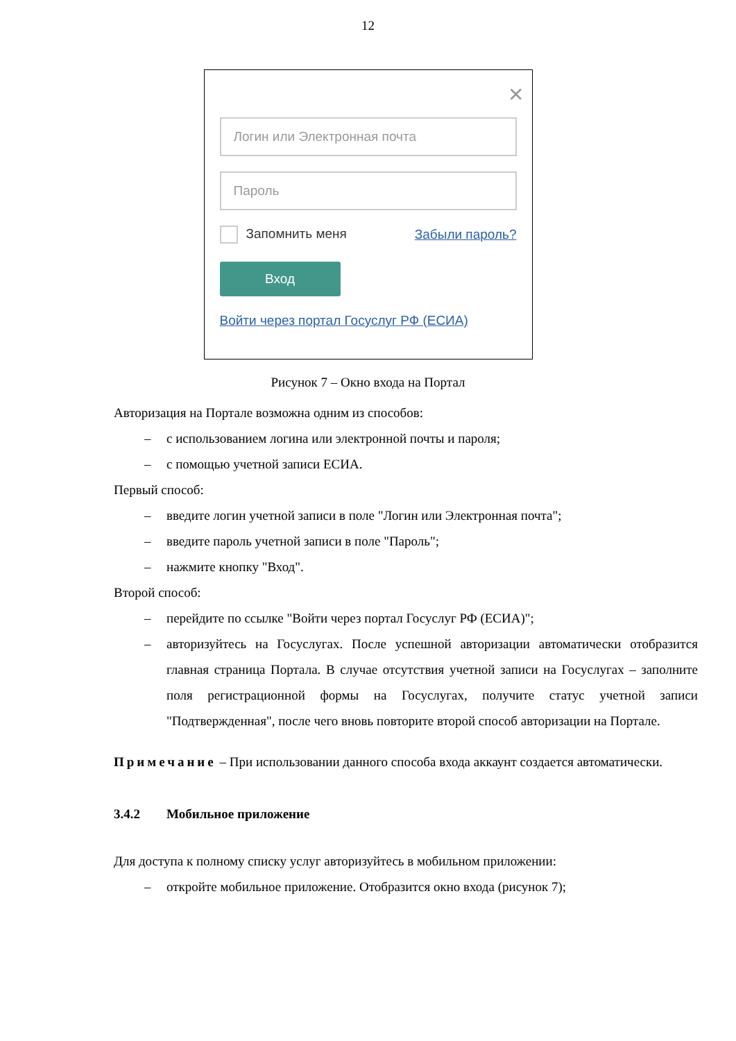12
✕
Логин или Электронная почта
Пароль
Запомнить меня Забыли пароль?
Вход
Войти через портал Госуслуг РФ (ЕСИА)
Рисунок 7 – Окно входа на Портал
Авторизация на Портале возможна одним из способов:
– с использованием логина или электронной почты и пароля;
– с помощью учетной записи ЕСИА.
Первый способ:
– введите логин учетной записи в поле "Логин или Электронная почта";
– введите пароль учетной записи в поле "Пароль";
– нажмите кнопку "Вход".
Второй способ:
– перейдите по ссылке "Войти через портал Госуслуг РФ (ЕСИА)";
– авторизуйтесь на Госуслугах. После успешной авторизации автоматически отобразится главная страница Портала. В случае отсутствия учетной записи на Госуслугах – заполните поля регистрационной формы на Госуслугах, получите статус учетной записи "Подтвержденная", после чего вновь повторите второй способ авторизации на Портале.
Примечание – При использовании данного способа входа аккаунт создается автоматически.
3.4.2 Мобильное приложение
Для доступа к полному списку услуг авторизуйтесь в мобильном приложении:
– откройте мобильное приложение. Отобразится окно входа (рисунок 7);